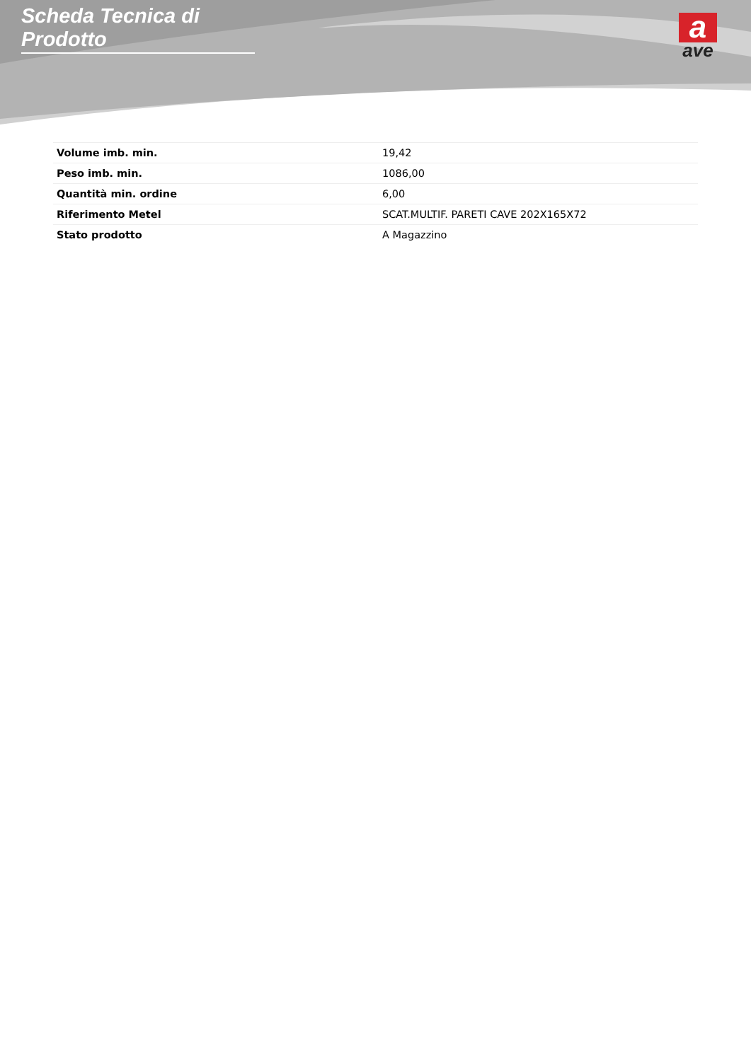Scheda Tecnica di Prodotto
a
ave
| Volume imb. min. | 19,42 |
| Peso imb. min. | 1086,00 |
| Quantità min. ordine | 6,00 |
| Riferimento Metel | SCAT.MULTIF. PARETI CAVE 202X165X72 |
| Stato prodotto | A Magazzino |